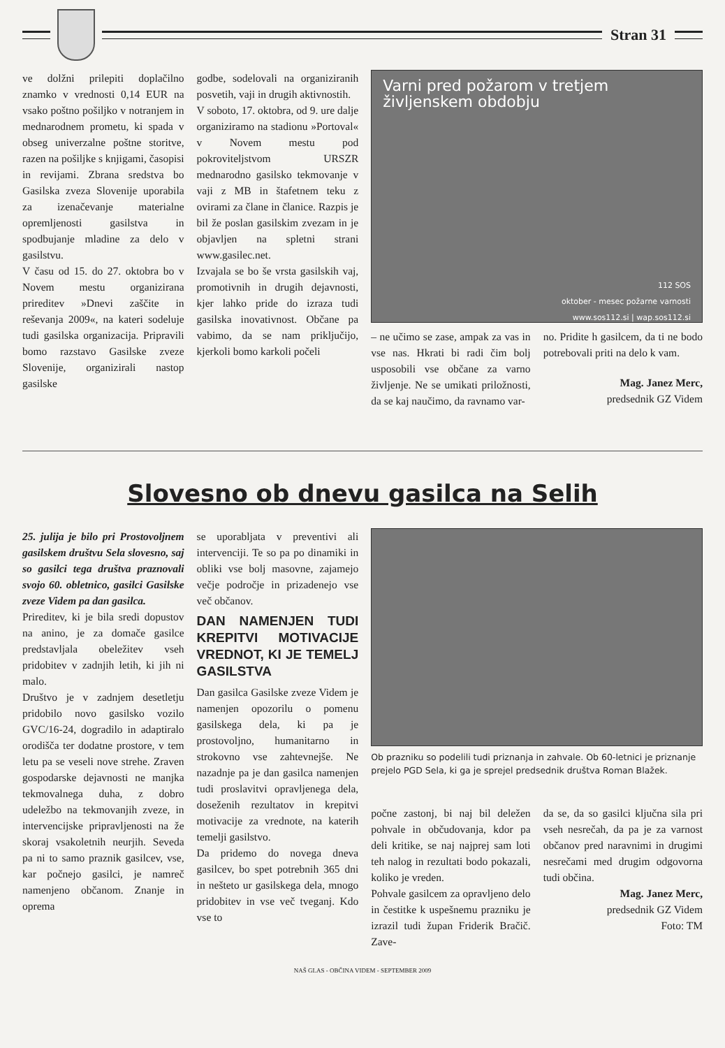Stran 31
ve dolžni prilepiti doplačilno znamko v vrednosti 0,14 EUR na vsako poštno pošiljko v notranjem in mednarodnem prometu, ki spada v obseg univerzalne poštne storitve, razen na pošiljke s knjigami, časopisi in revijami. Zbrana sredstva bo Gasilska zveza Slovenije uporabila za izenačevanje materialne opremljenosti gasilstva in spodbujanje mladine za delo v gasilstvu.
V času od 15. do 27. oktobra bo v Novem mestu organizirana prireditev »Dnevi zaščite in reševanja 2009«, na kateri sodeluje tudi gasilska organizacija. Pripravili bomo razstavo Gasilske zveze Slovenije, organizirali nastop gasilske
godbe, sodelovali na organiziranih posvetih, vaji in drugih aktivnostih.
V soboto, 17. oktobra, od 9. ure dalje organiziramo na stadionu »Portoval« v Novem mestu pod pokroviteljstvom URSZR mednarodno gasilsko tekmovanje v vaji z MB in štafetnem teku z ovirami za člane in članice. Razpis je bil že poslan gasilskim zvezam in je objavljen na spletni strani www.gasilec.net.
Izvajala se bo še vrsta gasilskih vaj, promotivnih in drugih dejavnosti, kjer lahko pride do izraza tudi gasilska inovativnost. Občane pa vabimo, da se nam priključijo, kjerkoli bomo karkoli počeli
Varni pred požarom v tretjem življenskem obdobju
112 SOS
oktober - mesec požarne varnosti
www.sos112.si | wap.sos112.si
– ne učimo se zase, ampak za vas in vse nas. Hkrati bi radi čim bolj usposobili vse občane za varno življenje. Ne se umikati priložnosti, da se kaj naučimo, da ravnamo var-
no. Pridite h gasilcem, da ti ne bodo potrebovali priti na delo k vam.
Mag. Janez Merc,
predsednik GZ Videm
Slovesno ob dnevu gasilca na Selih
25. julija je bilo pri Prostovoljnem gasilskem društvu Sela slovesno, saj so gasilci tega društva praznovali svojo 60. obletnico, gasilci Gasilske zveze Videm pa dan gasilca.
Prireditev, ki je bila sredi dopustov na anino, je za domače gasilce predstavljala obeležitev vseh pridobitev v zadnjih letih, ki jih ni malo.
Društvo je v zadnjem desetletju pridobilo novo gasilsko vozilo GVC/16-24, dogradilo in adaptiralo orodišča ter dodatne prostore, v tem letu pa se veseli nove strehe. Zraven gospodarske dejavnosti ne manjka tekmovalnega duha, z dobro udeležbo na tekmovanjih zveze, in intervencijske pripravljenosti na že skoraj vsakoletnih neurjih. Seveda pa ni to samo praznik gasilcev, vse, kar počnejo gasilci, je namreč namenjeno občanom. Znanje in oprema
se uporabljata v preventivi ali intervenciji. Te so pa po dinamiki in obliki vse bolj masovne, zajamejo večje področje in prizadenejo vse več občanov.
DAN NAMENJEN TUDI KREPITVI MOTIVACIJE VREDNOT, KI JE TEMELJ GASILSTVA
Dan gasilca Gasilske zveze Videm je namenjen opozorilu o pomenu gasilskega dela, ki pa je prostovoljno, humanitarno in strokovno vse zahtevnejše. Ne nazadnje pa je dan gasilca namenjen tudi proslavitvi opravljenega dela, doseženih rezultatov in krepitvi motivacije za vrednote, na katerih temelji gasilstvo.
Da pridemo do novega dneva gasilcev, bo spet potrebnih 365 dni in nešteto ur gasilskega dela, mnogo pridobitev in vse več tveganj. Kdo vse to
Ob prazniku so podelili tudi priznanja in zahvale. Ob 60-letnici je priznanje prejelo PGD Sela, ki ga je sprejel predsednik društva Roman Blažek.
počne zastonj, bi naj bil deležen pohvale in občudovanja, kdor pa deli kritike, se naj najprej sam loti teh nalog in rezultati bodo pokazali, koliko je vreden.
Pohvale gasilcem za opravljeno delo in čestitke k uspešnemu prazniku je izrazil tudi župan Friderik Bračič. Zave-
da se, da so gasilci ključna sila pri vseh nesrečah, da pa je za varnost občanov pred naravnimi in drugimi nesrečami med drugim odgovorna tudi občina.
Mag. Janez Merc,
predsednik GZ Videm
Foto: TM
NAŠ GLAS - OBČINA VIDEM - SEPTEMBER 2009